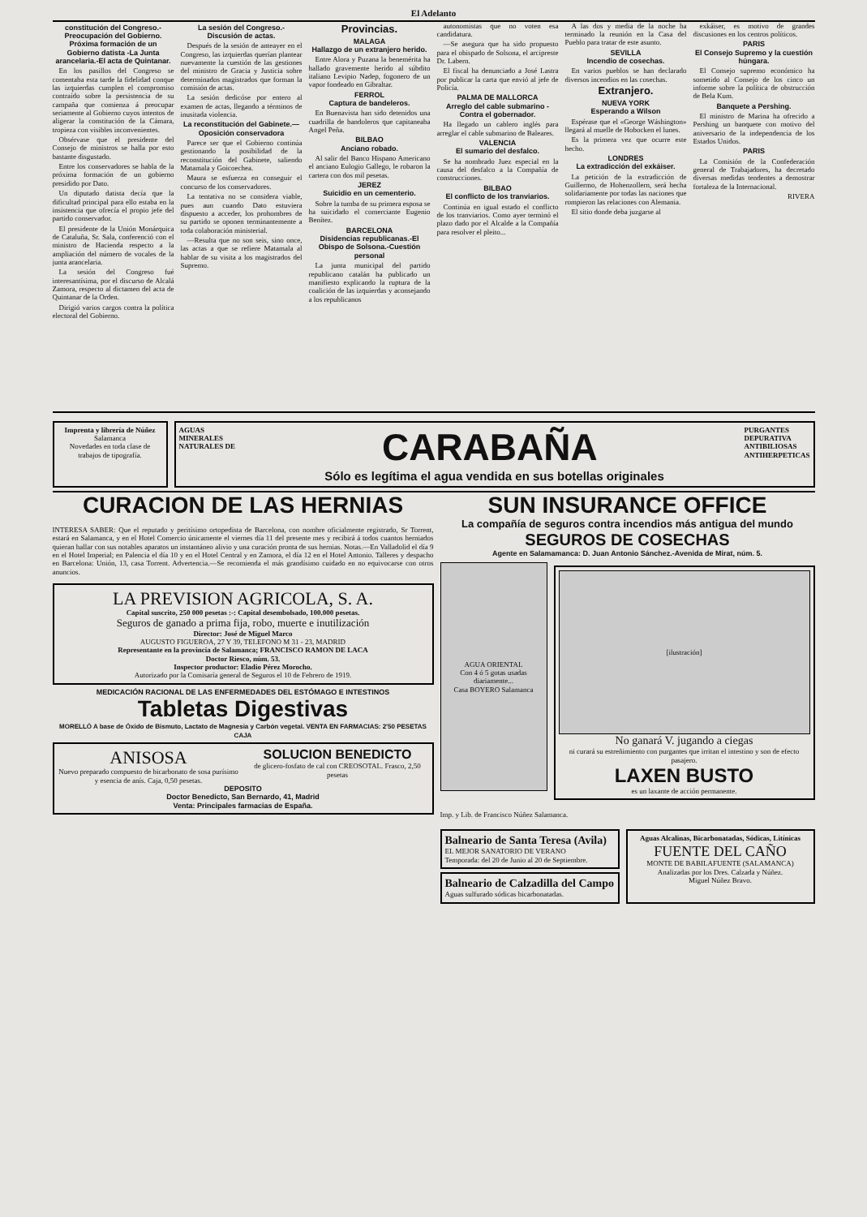El Adelanto
constitución del Congreso.-Preocupación del Gobierno. Próxima formación de un Gobierno datista -La Junta arancelaria.-El acta de Quintanar.
En los pasillos del Congreso se comentaba esta tarde la fidelidad conque las izquierdas cumplen el compromiso contraído sobre la persistencia de su campaña que comienza á preocupar seriamente al Gobierno cuyos intentos de aligerar la constitución de la Cámara, tropieza con visibles inconvenientes.
Obsérvase que el presidente del Consejo de ministros se halla por esto bastante disgustado.
Entre los conservadores se habla de la próxima formación de un gobierno presidido por Dato.
Un diputado datista decía que la dificultad principal para ello estaba en la insistencia que ofrecía el propio jefe del partido conservador.
El presidente de la Unión Monárquica de Cataluña, Sr. Sala, conferenció con el ministro de Hacienda respecto a la ampliación del número de vocales de la junta arancelaria.
La sesión del Congreso fué interesantísima, por el discurso de Alcalá Zamora, respecto al dictamen del acta de Quintanar de la Orden.
Dirigió varios cargos contra la política electoral del Gobierno.
La sesión del Congreso.-Discusión de actas.
Después de la sesión de anteayer en el Congreso, las izquierdas querían plantear nuevamente la cuestión de las gestiones del ministro de Gracia y Justicia sobre determinados magistrados que forman la comisión de actas.
La sesión dedicóse por entero al examen de actas, llegando a términos de inusitada violencia.
La reconstitución del Gabinete.—Oposición conservadora
Parece ser que el Gobierno continúa gestionando la posibilidad de la reconstitución del Gabinete, saliendo Matamala y Goicoechea.
Maura se esfuerza en conseguir el concurso de los conservadores.
La tentativa no se considera viable, pues aun cuando Dato estuviera dispuesto a acceder, los prohombres de su partido se oponen terminantemente a toda colaboración ministerial.
—Resulta que no son seis, sino once, las actas a que se refiere Matamala al hablar de su visita a los magistrados del Supremo.
Provincias.
MALAGA
Hallazgo de un extranjero herido.
Entre Alora y Puzana la benemérita ha hallado gravemente herido al súbdito italiano Levipio Nadep, fogonero de un vapor fondeado en Gibraltar.
FERROL
Captura de bandeleros.
En Buenavista han sido detenidos una cuadrilla de bandoleros que capitaneaba Angel Peña.
BILBAO
Anciano robado.
Al salir del Banco Hispano Americano el anciano Eulogio Gallego, le robaron la cartera con dos mil pesetas.
JEREZ
Suicidio en un cementerio.
Sobre la tumba de su primera esposa se ha suicidado el comerciante Eugenio Benítez.
BARCELONA
Disidencias republicanas.-El Obispo de Solsona.-Cuestión personal
La junta municipal del partido republicano catalán ha publicado un manifiesto explicando la ruptura de la coalición de las izquierdas y aconsejando a los republicanos
autonomistas que no voten esa candidatura.
—Se asegura que ha sido propuesto para el obispado de Solsona, el arcipreste Dr. Labern.
El fiscal ha denunciado a José Lastra por publicar la carta que envió al jefe de Policía.
PALMA DE MALLORCA
Arreglo del cable submarino -Contra el gobernador.
Ha llegado un cablero inglés para arreglar el cable submarino de Baleares.
VALENCIA
El sumario del desfalco.
Se ha nombrado Juez especial en la causa del desfalco a la Compañía de construcciones.
BILBAO
El conflicto de los tranviarios.
Continúa en igual estado el conflicto de los tranviarios. Como ayer terminó el plazo dado por el Alcalde a la Compañía para resolver el pleito...
A las dos y media de la noche ha terminado la reunión en la Casa del Pueblo para tratar de este asunto.
SEVILLA
Incendio de cosechas.
En varios pueblos se han declarado diversos incendios en las cosechas.
Extranjero.
NUEVA YORK
Esperando a Wilson
Espérase que el «George Wáshington» llegará al muelle de Hobocken el lunes.
Es la primera vez que ocurre este hecho.
LONDRES
La extradicción del exkáiser.
La petición de la extradicción de Guillermo, de Hohenzollern, será hecha solidariamente por todas las naciones que rompieron las relaciones con Alemania.
El sitio donde deba juzgarse al
exkáiser, es motivo de grandes discusiones en los centros políticos.
PARIS
El Consejo Supremo y la cuestión húngara.
El Consejo supremo económico ha sometido al Consejo de los cinco un informe sobre la política de obstrucción de Bela Kum.
Banquete a Pershing.
El ministro de Marina ha ofrecido a Pershing un banquete con motivo del aniversario de la independencia de los Estados Unidos.
PARIS
La Comisión de la Confederación general de Trabajadores, ha decretado diversas medidas tendentes a demostrar fortaleza de la Internacional.
RIVERA
Imprenta y librería de Núñez
Salamanca
Novedades en toda clase de trabajos de tipografía.
AGUAS
MINERALES
NATURALES DE
CARABAÑA
PURGANTES
DEPURATIVA
ANTIBILIOSAS
ANTIHERPETICAS
Sólo es legítima el agua vendida en sus botellas originales
CURACION DE LAS HERNIAS
INTERESA SABER: Que el reputado y peritísimo ortopedista de Barcelona, con nombre oficialmente registrado, Sr Torrent, estará en Salamanca, y en el Hotel Comercio únicamente el viernes día 11 del presente mes y recibirá á todos cuantos herniados quieran hallar con sus notables aparatos un instantáneo alivio y una curación pronta de sus hernias. Notas.—En Valladolid el día 9 en el Hotel Imperial; en Palencia el día 10 y en el Hotel Central y en Zamora, el día 12 en el Hotel Antonio. Talleres y despacho en Barcelona: Unión, 13, casa Torrent. Advertencia.—Se recomienda el más grandísimo cuidado en no equivocarse con otros anuncios.
LA PREVISION AGRICOLA, S. A.
Capital suscrito, 250 000 pesetas :-: Capital desembolsado, 100.000 pesetas.
Seguros de ganado a prima fija, robo, muerte e inutilización
Director: José de Miguel Marco
AUGUSTO FIGUEROA, 27 Y 39, TELEFONO M 31 - 23, MADRID
Representante en la provincia de Salamanca; FRANCISCO RAMON DE LACA
Doctor Riesco, núm. 53.
Inspector productor: Eladio Pérez Morocho.
Autorizado por la Comisaría general de Seguros el 10 de Febrero de 1919.
MEDICACIÓN RACIONAL DE LAS ENFERMEDADES DEL ESTÓMAGO E INTESTINOS Tabletas Digestivas
MORELLÓ A base de Óxido de Bismuto, Lactato de Magnesia y Carbón vegetal. VENTA EN FARMACIAS: 2'50 PESETAS CAJA
ANISOSA
Nuevo preparado compuesto de bicarbonato de sosa purísimo y esencia de anís. Caja, 0,50 pesetas.
SOLUCION BENEDICTO
de glicero-fosfato de cal con CREOSOTAL. Frasco, 2,50 pesetas
DEPOSITO
Doctor Benedicto, San Bernardo, 41, Madrid
Venta: Principales farmacias de España.
SUN INSURANCE OFFICE
La compañía de seguros contra incendios más antigua del mundo
SEGUROS DE COSECHAS
Agente en Salamamanca: D. Juan Antonio Sánchez.-Avenida de Mirat, núm. 5.
AGUA ORIENTAL
Con 4 ó 5 gotas usadas diariamente...
Casa BOYERO Salamanca
[ilustración]
No ganará V. jugando a ciegas
ni curará su estreñimiento con purgantes que irritan el intestino y son de efecto pasajero.
LAXEN BUSTO
es un laxante de acción permanente.
Imp. y Lib. de Francisco Núñez Salamanca.
Balneario de Santa Teresa (Avila)
EL MEJOR SANATORIO DE VERANO
Temporada: del 20 de Junio al 20 de Septiembre.
Balneario de Calzadilla del Campo
Aguas sulfurado sódicas bicarbonatadas.
Aguas Alcalinas, Bicarbonatadas, Sódicas, Litínicas
FUENTE DEL CAÑO
MONTE DE BABILAFUENTE (SALAMANCA)
Analizadas por los Dres. Calzada y Núñez.
Miguel Núñez Bravo.